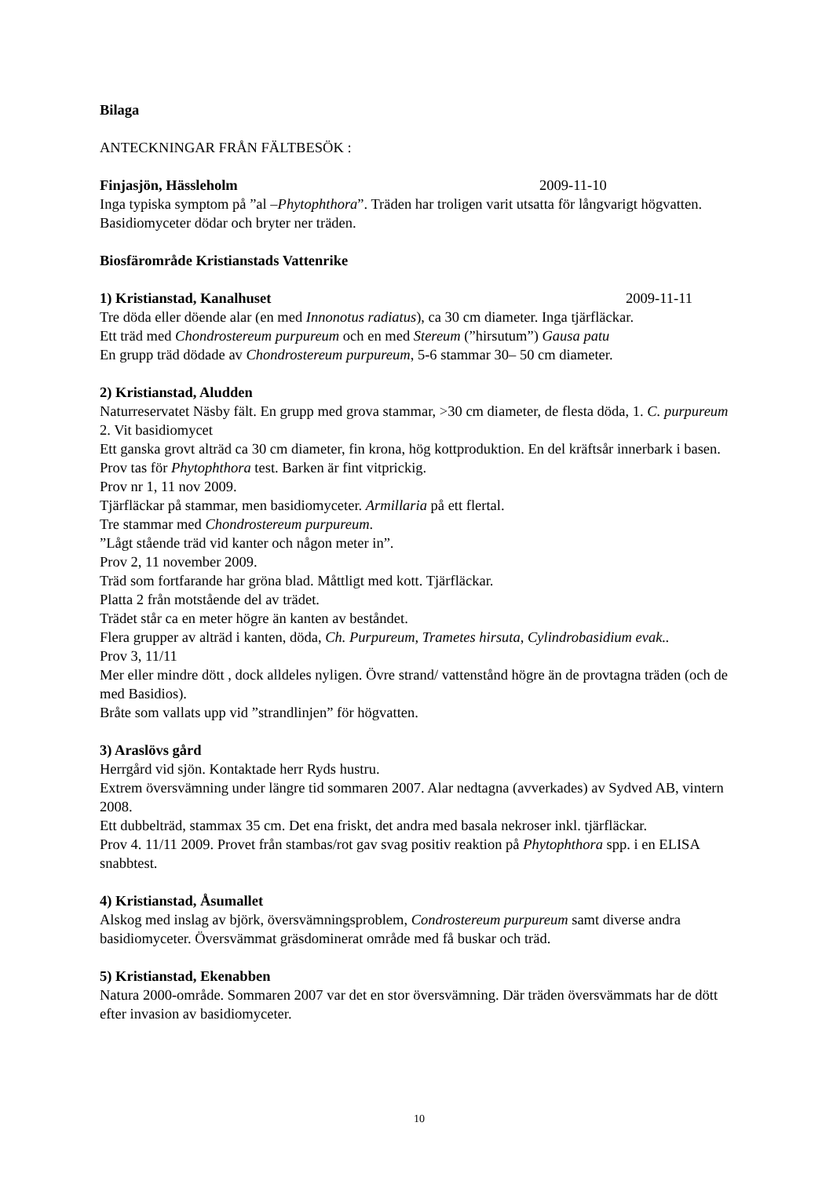Bilaga
ANTECKNINGAR FRÅN FÄLTBESÖK :
Finjasjön, Hässleholm 2009-11-10
Inga typiska symptom på ”al –Phytophthora”. Träden har troligen varit utsatta för långvarigt högvatten. Basidiomyceter dödar och bryter ner träden.
Biosfärområde Kristianstads Vattenrike
1) Kristianstad, Kanalhuset 2009-11-11
Tre döda eller döende alar (en med Innonotus radiatus), ca 30 cm diameter. Inga tjärfläckar.
Ett träd med Chondrostereum purpureum och en med Stereum (”hirsutum”) Gausa patu
En grupp träd dödade av Chondrostereum purpureum, 5-6 stammar 30– 50 cm diameter.
2) Kristianstad, Aludden
Naturreservatet Näsby fält. En grupp med grova stammar, >30 cm diameter, de flesta döda, 1. C. purpureum 2. Vit basidiomycet
Ett ganska grovt alträd ca 30 cm diameter, fin krona, hög kottproduktion. En del kräftsår innerbark i basen. Prov tas för Phytophthora test. Barken är fint vitprickig.
Prov nr 1, 11 nov 2009.
Tjärfläckar på stammar, men basidiomyceter. Armillaria på ett flertal.
Tre stammar med Chondrostereum purpureum.
”Lågt stående träd vid kanter och någon meter in”.
Prov 2, 11 november 2009.
Träd som fortfarande har gröna blad. Måttligt med kott. Tjärfläckar.
Platta 2 från motstående del av trädet.
Trädet står ca en meter högre än kanten av beståndet.
Flera grupper av alträd i kanten, döda, Ch. Purpureum, Trametes hirsuta, Cylindrobasidium evak..
Prov 3, 11/11
Mer eller mindre dött , dock alldeles nyligen. Övre strand/ vattenstånd högre än de provtagna träden (och de med Basidios).
Bråte som vallats upp vid ”strandlinjen” för högvatten.
3) Araslövs gård
Herrgård vid sjön. Kontaktade herr Ryds hustru.
Extrem översvämning under längre tid sommaren 2007. Alar nedtagna (avverkades) av Sydved AB, vintern 2008.
Ett dubbelträd, stammax 35 cm. Det ena friskt, det andra med basala nekroser inkl. tjärfläckar.
Prov 4. 11/11 2009. Provet från stambas/rot gav svag positiv reaktion på Phytophthora spp. i en ELISA snabbtest.
4) Kristianstad, Åsumallet
Alskog med inslag av björk, översvämningsproblem, Condrostereum purpureum samt diverse andra basidiomyceter. Översvämmat gräsdominerat område med få buskar och träd.
5) Kristianstad, Ekenabben
Natura 2000-område. Sommaren 2007 var det en stor översvämning. Där träden översvämmats har de dött efter invasion av basidiomyceter.
10